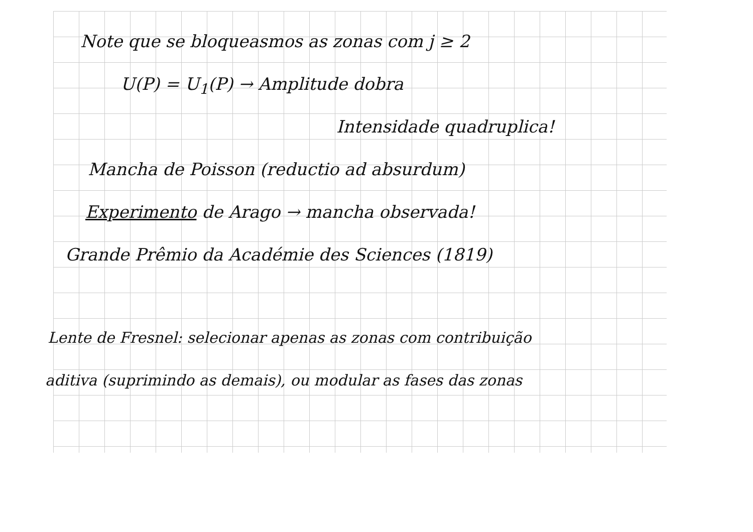Note que se bloqueasmos as zonas com j ≥ 2
U(P) = U<sub>1</sub>(P) → Amplitude dobra
Intensidade quadruplica!
Mancha de Poisson (reductio ad absurdum)
Experimento de Arago → mancha observada!
Grande Prêmio da Académie des Sciences (1819)
Lente de Fresnel: selecionar apenas as zonas com contribuição
aditiva (suprimindo as demais), ou modular as fases das zonas